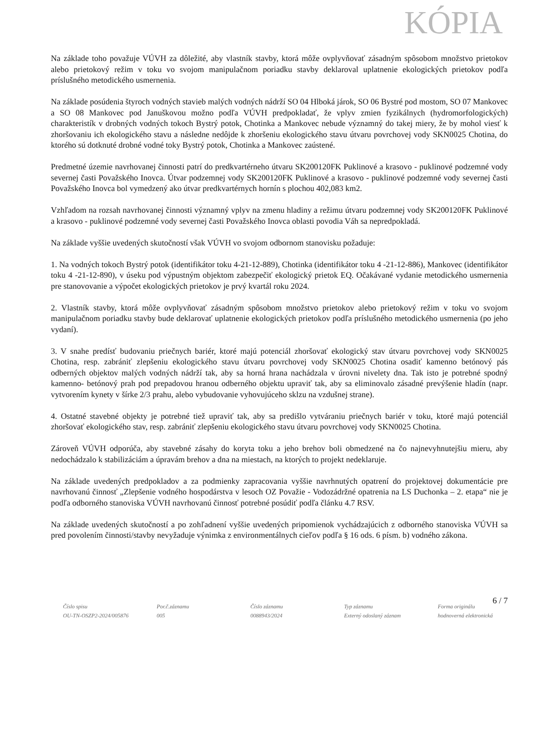KÓPIA
Na základe toho považuje VÚVH za dôležité, aby vlastník stavby, ktorá môže ovplyvňovať zásadným spôsobom množstvo prietokov alebo prietokový režim v toku vo svojom manipulačnom poriadku stavby deklaroval uplatnenie ekologických prietokov podľa príslušného metodického usmernenia.
Na základe posúdenia štyroch vodných stavieb malých vodných nádrží SO 04 Hlboká járok, SO 06 Bystré pod mostom, SO 07 Mankovec a SO 08 Mankovec pod Januškovou možno podľa VÚVH predpokladať, že vplyv zmien fyzikálnych (hydromorfologických) charakteristík v drobných vodných tokoch Bystrý potok, Chotinka a Mankovec nebude významný do takej miery, že by mohol viesť k zhoršovaniu ich ekologického stavu a následne nedôjde k zhoršeniu ekologického stavu útvaru povrchovej vody SKN0025 Chotina, do ktorého sú dotknuté drobné vodné toky Bystrý potok, Chotinka a Mankovec zaústené.
Predmetné územie navrhovanej činnosti patrí do predkvartérneho útvaru SK200120FK Puklinové a krasovo - puklinové podzemné vody severnej časti Považského Inovca. Útvar podzemnej vody SK200120FK Puklinové a krasovo - puklinové podzemné vody severnej časti Považského Inovca bol vymedzený ako útvar predkvartérnych hornín s plochou 402,083 km2.
Vzhľadom na rozsah navrhovanej činnosti významný vplyv na zmenu hladiny a režimu útvaru podzemnej vody SK200120FK Puklinové a krasovo - puklinové podzemné vody severnej časti Považského Inovca oblasti povodia Váh sa nepredpokladá.
Na základe vyššie uvedených skutočností však VÚVH vo svojom odbornom stanovisku požaduje:
1. Na vodných tokoch Bystrý potok (identifikátor toku 4-21-12-889), Chotinka (identifikátor toku 4 -21-12-886), Mankovec (identifikátor toku 4 -21-12-890), v úseku pod výpustným objektom zabezpečiť ekologický prietok EQ. Očakávané vydanie metodického usmernenia pre stanovovanie a výpočet ekologických prietokov je prvý kvartál roku 2024.
2. Vlastník stavby, ktorá môže ovplyvňovať zásadným spôsobom množstvo prietokov alebo prietokový režim v toku vo svojom manipulačnom poriadku stavby bude deklarovať uplatnenie ekologických prietokov podľa príslušného metodického usmernenia (po jeho vydaní).
3. V snahe predísť budovaniu priečnych bariér, ktoré majú potenciál zhoršovať ekologický stav útvaru povrchovej vody SKN0025 Chotina, resp. zabrániť zlepšeniu ekologického stavu útvaru povrchovej vody SKN0025 Chotina osadiť kamenno betónový pás odberných objektov malých vodných nádrží tak, aby sa horná hrana nachádzala v úrovni nivelety dna. Tak isto je potrebné spodný kamenno- betónový prah pod prepadovou hranou odberného objektu upraviť tak, aby sa eliminovalo zásadné prevýšenie hladín (napr. vytvorením kynety v šírke 2/3 prahu, alebo vybudovanie vyhovujúceho sklzu na vzdušnej strane).
4. Ostatné stavebné objekty je potrebné tiež upraviť tak, aby sa predišlo vytváraniu priečnych bariér v toku, ktoré majú potenciál zhoršovať ekologického stav, resp. zabrániť zlepšeniu ekologického stavu útvaru povrchovej vody SKN0025 Chotina.
Zároveň VÚVH odporúča, aby stavebné zásahy do koryta toku a jeho brehov boli obmedzené na čo najnevyhnutejšiu mieru, aby nedochádzalo k stabilizáciám a úpravám brehov a dna na miestach, na ktorých to projekt nedeklaruje.
Na základe uvedených predpokladov a za podmienky zapracovania vyššie navrhnutých opatrení do projektovej dokumentácie pre navrhovanú činnosť „Zlepšenie vodného hospodárstva v lesoch OZ Považie - Vodozádržné opatrenia na LS Duchonka – 2. etapa“ nie je podľa odborného stanoviska VÚVH navrhovanú činnosť potrebné posúdiť podľa článku 4.7 RSV.
Na základe uvedených skutočností a po zohľadnení vyššie uvedených pripomienok vychádzajúcich z odborného stanoviska VÚVH sa pred povolením činnosti/stavby nevyžaduje výnimka z environmentálnych cieľov podľa § 16 ods. 6 písm. b) vodného zákona.
6 / 7
Číslo spisu
OU-TN-OSZP2-2024/005876
Por.č.záznamu
005
Číslo záznamu
0088943/2024
Typ záznamu
Externý odoslaný záznam
Forma originálu
hodnoverná elektronická